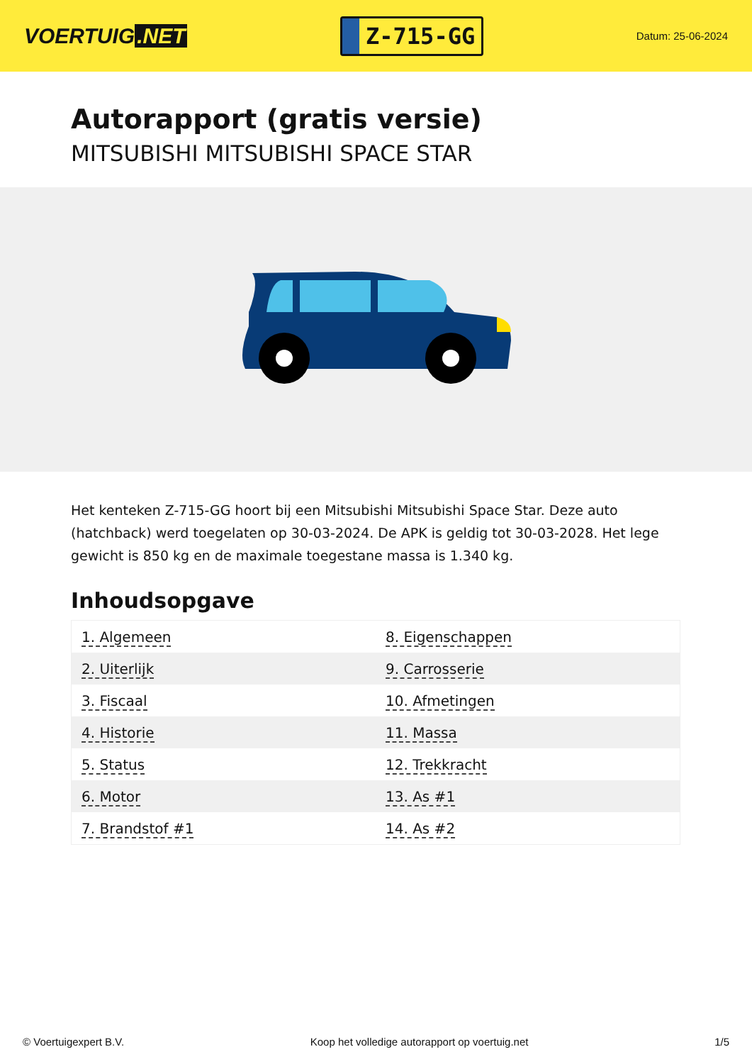VOERTUIG.NET
Z-715-GG
Datum: 25-06-2024
Autorapport (gratis versie)
MITSUBISHI MITSUBISHI SPACE STAR
Het kenteken Z-715-GG hoort bij een Mitsubishi Mitsubishi Space Star. Deze auto (hatchback) werd toegelaten op 30-03-2024. De APK is geldig tot 30-03-2028. Het lege gewicht is 850 kg en de maximale toegestane massa is 1.340 kg.
Inhoudsopgave
| 1. Algemeen | 8. Eigenschappen |
| 2. Uiterlijk | 9. Carrosserie |
| 3. Fiscaal | 10. Afmetingen |
| 4. Historie | 11. Massa |
| 5. Status | 12. Trekkracht |
| 6. Motor | 13. As #1 |
| 7. Brandstof #1 | 14. As #2 |
© Voertuigexpert B.V. Koop het volledige autorapport op voertuig.net 1/5